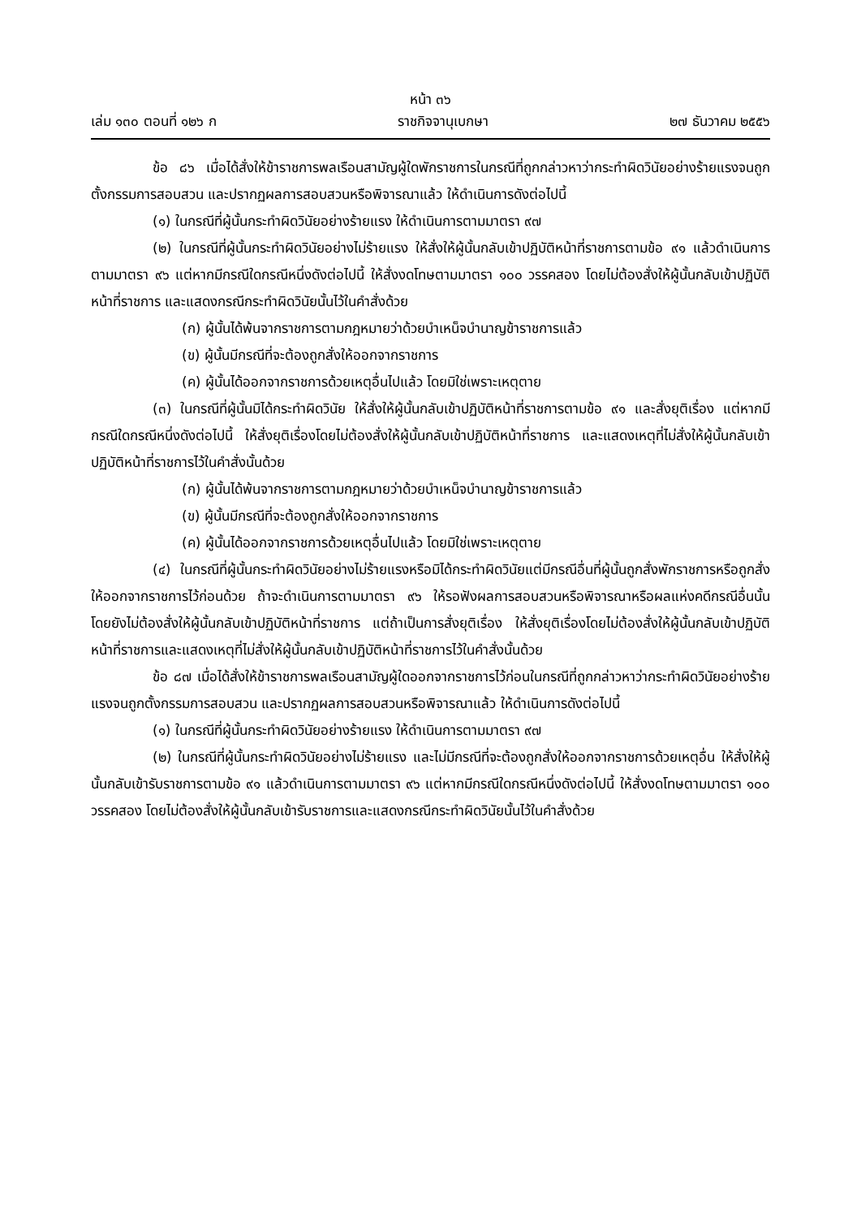หน้า ๓๖
เล่ม ๑๓๐ ตอนที่ ๑๒๖ ก ราชกิจจานุเบกษา ๒๗ ธันวาคม ๒๕๕๖
ข้อ ๘๖ เมื่อได้สั่งให้ข้าราชการพลเรือนสามัญผู้ใดพักราชการในกรณีที่ถูกกล่าวหาว่ากระทำผิดวินัยอย่างร้ายแรงจนถูกตั้งกรรมการสอบสวน และปรากฏผลการสอบสวนหรือพิจารณาแล้ว ให้ดำเนินการดังต่อไปนี้
(๑) ในกรณีที่ผู้นั้นกระทำผิดวินัยอย่างร้ายแรง ให้ดำเนินการตามมาตรา ๙๗
(๒) ในกรณีที่ผู้นั้นกระทำผิดวินัยอย่างไม่ร้ายแรง ให้สั่งให้ผู้นั้นกลับเข้าปฏิบัติหน้าที่ราชการตามข้อ ๙๑ แล้วดำเนินการตามมาตรา ๙๖ แต่หากมีกรณีใดกรณีหนึ่งดังต่อไปนี้ ให้สั่งงดโทษตามมาตรา ๑๐๐ วรรคสอง โดยไม่ต้องสั่งให้ผู้นั้นกลับเข้าปฏิบัติหน้าที่ราชการ และแสดงกรณีกระทำผิดวินัยนั้นไว้ในคำสั่งด้วย
(ก) ผู้นั้นได้พ้นจากราชการตามกฎหมายว่าด้วยบำเหน็จบำนาญข้าราชการแล้ว
(ข) ผู้นั้นมีกรณีที่จะต้องถูกสั่งให้ออกจากราชการ
(ค) ผู้นั้นได้ออกจากราชการด้วยเหตุอื่นไปแล้ว โดยมิใช่เพราะเหตุตาย
(๓) ในกรณีที่ผู้นั้นมิได้กระทำผิดวินัย ให้สั่งให้ผู้นั้นกลับเข้าปฏิบัติหน้าที่ราชการตามข้อ ๙๑ และสั่งยุติเรื่อง แต่หากมีกรณีใดกรณีหนึ่งดังต่อไปนี้ ให้สั่งยุติเรื่องโดยไม่ต้องสั่งให้ผู้นั้นกลับเข้าปฏิบัติหน้าที่ราชการ และแสดงเหตุที่ไม่สั่งให้ผู้นั้นกลับเข้าปฏิบัติหน้าที่ราชการไว้ในคำสั่งนั้นด้วย
(ก) ผู้นั้นได้พ้นจากราชการตามกฎหมายว่าด้วยบำเหน็จบำนาญข้าราชการแล้ว
(ข) ผู้นั้นมีกรณีที่จะต้องถูกสั่งให้ออกจากราชการ
(ค) ผู้นั้นได้ออกจากราชการด้วยเหตุอื่นไปแล้ว โดยมิใช่เพราะเหตุตาย
(๔) ในกรณีที่ผู้นั้นกระทำผิดวินัยอย่างไม่ร้ายแรงหรือมิได้กระทำผิดวินัยแต่มีกรณีอื่นที่ผู้นั้นถูกสั่งพักราชการหรือถูกสั่งให้ออกจากราชการไว้ก่อนด้วย ถ้าจะดำเนินการตามมาตรา ๙๖ ให้รอฟังผลการสอบสวนหรือพิจารณาหรือผลแห่งคดีกรณีอื่นนั้น โดยยังไม่ต้องสั่งให้ผู้นั้นกลับเข้าปฏิบัติหน้าที่ราชการ แต่ถ้าเป็นการสั่งยุติเรื่อง ให้สั่งยุติเรื่องโดยไม่ต้องสั่งให้ผู้นั้นกลับเข้าปฏิบัติหน้าที่ราชการและแสดงเหตุที่ไม่สั่งให้ผู้นั้นกลับเข้าปฏิบัติหน้าที่ราชการไว้ในคำสั่งนั้นด้วย
ข้อ ๘๗ เมื่อได้สั่งให้ข้าราชการพลเรือนสามัญผู้ใดออกจากราชการไว้ก่อนในกรณีที่ถูกกล่าวหาว่ากระทำผิดวินัยอย่างร้ายแรงจนถูกตั้งกรรมการสอบสวน และปรากฏผลการสอบสวนหรือพิจารณาแล้ว ให้ดำเนินการดังต่อไปนี้
(๑) ในกรณีที่ผู้นั้นกระทำผิดวินัยอย่างร้ายแรง ให้ดำเนินการตามมาตรา ๙๗
(๒) ในกรณีที่ผู้นั้นกระทำผิดวินัยอย่างไม่ร้ายแรง และไม่มีกรณีที่จะต้องถูกสั่งให้ออกจากราชการด้วยเหตุอื่น ให้สั่งให้ผู้นั้นกลับเข้ารับราชการตามข้อ ๙๑ แล้วดำเนินการตามมาตรา ๙๖ แต่หากมีกรณีใดกรณีหนึ่งดังต่อไปนี้ ให้สั่งงดโทษตามมาตรา ๑๐๐ วรรคสอง โดยไม่ต้องสั่งให้ผู้นั้นกลับเข้ารับราชการและแสดงกรณีกระทำผิดวินัยนั้นไว้ในคำสั่งด้วย